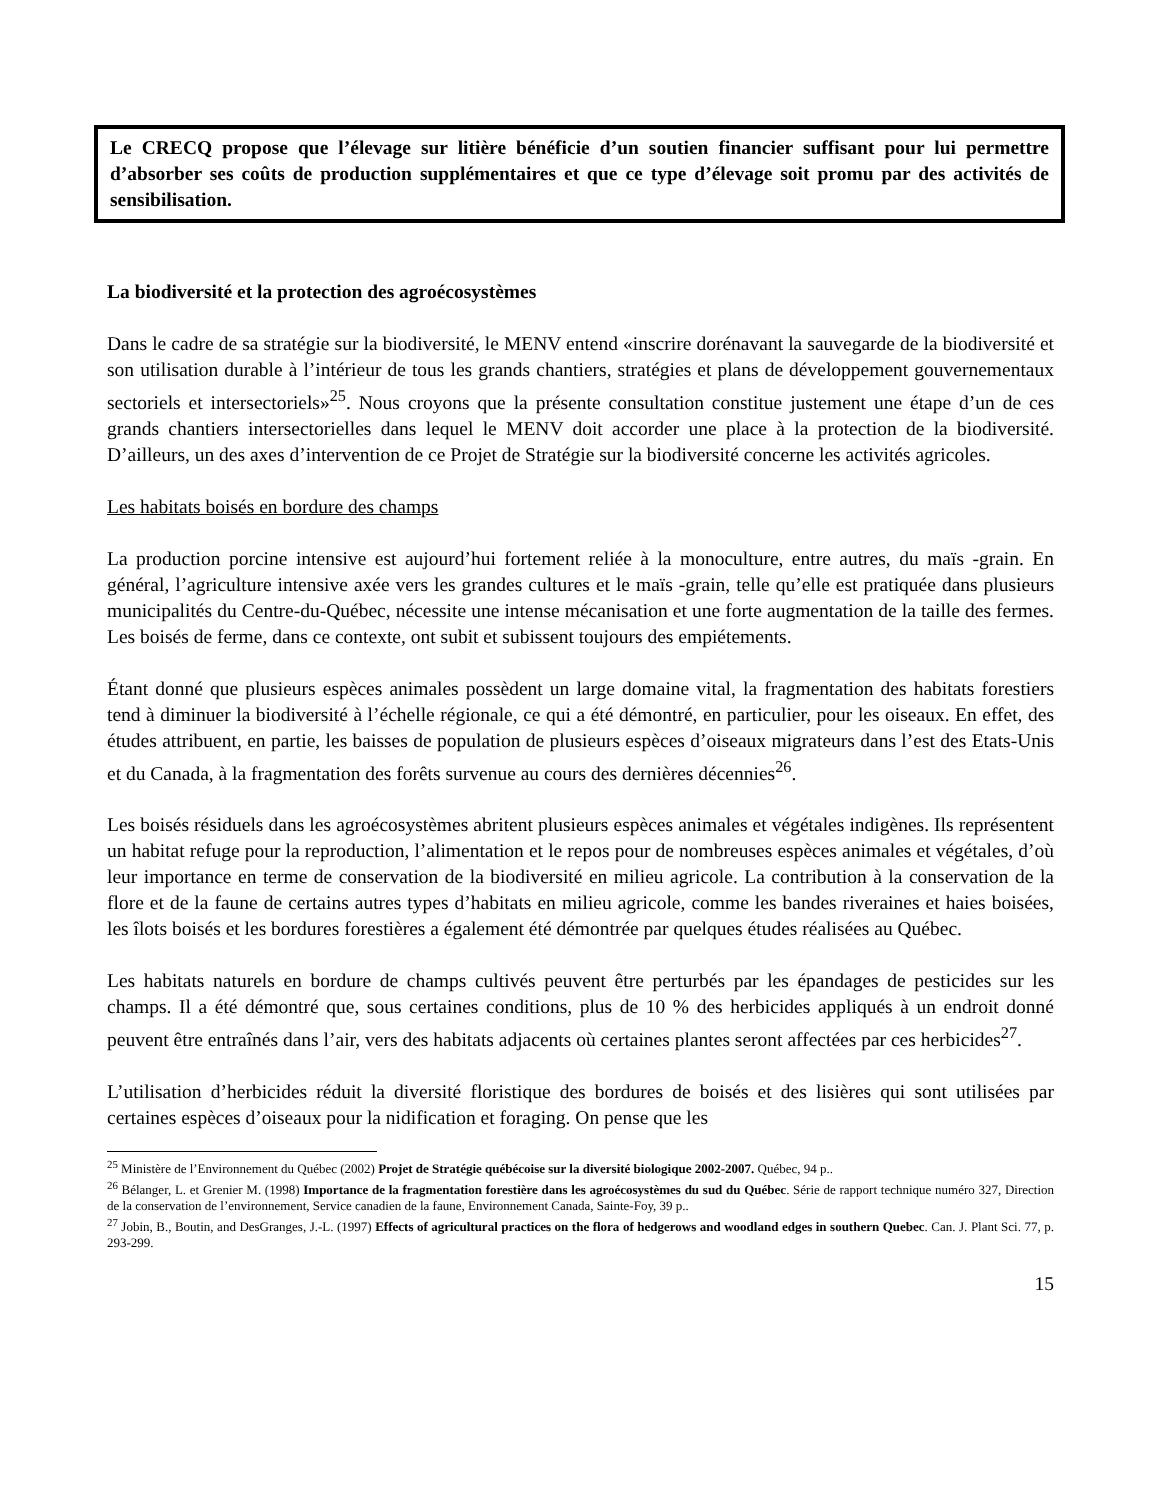Le CRECQ propose que l’élevage sur litière bénéficie d’un soutien financier suffisant pour lui permettre d’absorber ses coûts de production supplémentaires et que ce type d’élevage soit promu par des activités de sensibilisation.
La biodiversité et la protection des agroécosystèmes
Dans le cadre de sa stratégie sur la biodiversité, le MENV entend «inscrire dorénavant la sauvegarde de la biodiversité et son utilisation durable à l’intérieur de tous les grands chantiers, stratégies et plans de développement gouvernementaux sectoriels et intersectoriels»<sup>25</sup>. Nous croyons que la présente consultation constitue justement une étape d’un de ces grands chantiers intersectorielles dans lequel le MENV doit accorder une place à la protection de la biodiversité. D’ailleurs, un des axes d’intervention de ce Projet de Stratégie sur la biodiversité concerne les activités agricoles.
Les habitats boisés en bordure des champs
La production porcine intensive est aujourd’hui fortement reliée à la monoculture, entre autres, du maïs -grain. En général, l’agriculture intensive axée vers les grandes cultures et le maïs -grain, telle qu’elle est pratiquée dans plusieurs municipalités du Centre-du-Québec, nécessite une intense mécanisation et une forte augmentation de la taille des fermes. Les boisés de ferme, dans ce contexte, ont subit et subissent toujours des empiétements.
Étant donné que plusieurs espèces animales possèdent un large domaine vital, la fragmentation des habitats forestiers tend à diminuer la biodiversité à l’échelle régionale, ce qui a été démontré, en particulier, pour les oiseaux. En effet, des études attribuent, en partie, les baisses de population de plusieurs espèces d’oiseaux migrateurs dans l’est des Etats-Unis et du Canada, à la fragmentation des forêts survenue au cours des dernières décennies<sup>26</sup>.
Les boisés résiduels dans les agroécosystèmes abritent plusieurs espèces animales et végétales indigènes. Ils représentent un habitat refuge pour la reproduction, l’alimentation et le repos pour de nombreuses espèces animales et végétales, d’où leur importance en terme de conservation de la biodiversité en milieu agricole. La contribution à la conservation de la flore et de la faune de certains autres types d’habitats en milieu agricole, comme les bandes riveraines et haies boisées, les îlots boisés et les bordures forestières a également été démontrée par quelques études réalisées au Québec.
Les habitats naturels en bordure de champs cultivés peuvent être perturbés par les épandages de pesticides sur les champs. Il a été démontré que, sous certaines conditions, plus de 10 % des herbicides appliqués à un endroit donné peuvent être entraînés dans l’air, vers des habitats adjacents où certaines plantes seront affectées par ces herbicides<sup>27</sup>.
L’utilisation d’herbicides réduit la diversité floristique des bordures de boisés et des lisières qui sont utilisées par certaines espèces d’oiseaux pour la nidification et foraging. On pense que les
<sup>25</sup> Ministère de l’Environnement du Québec (2002) Projet de Stratégie québécoise sur la diversité biologique 2002-2007. Québec, 94 p..
<sup>26</sup> Bélanger, L. et Grenier M. (1998) Importance de la fragmentation forestière dans les agroécosystèmes du sud du Québec. Série de rapport technique numéro 327, Direction de la conservation de l’environnement, Service canadien de la faune, Environnement Canada, Sainte-Foy, 39 p..
<sup>27</sup> Jobin, B., Boutin, and DesGranges, J.-L. (1997) Effects of agricultural practices on the flora of hedgerows and woodland edges in southern Quebec. Can. J. Plant Sci. 77, p. 293-299.
15